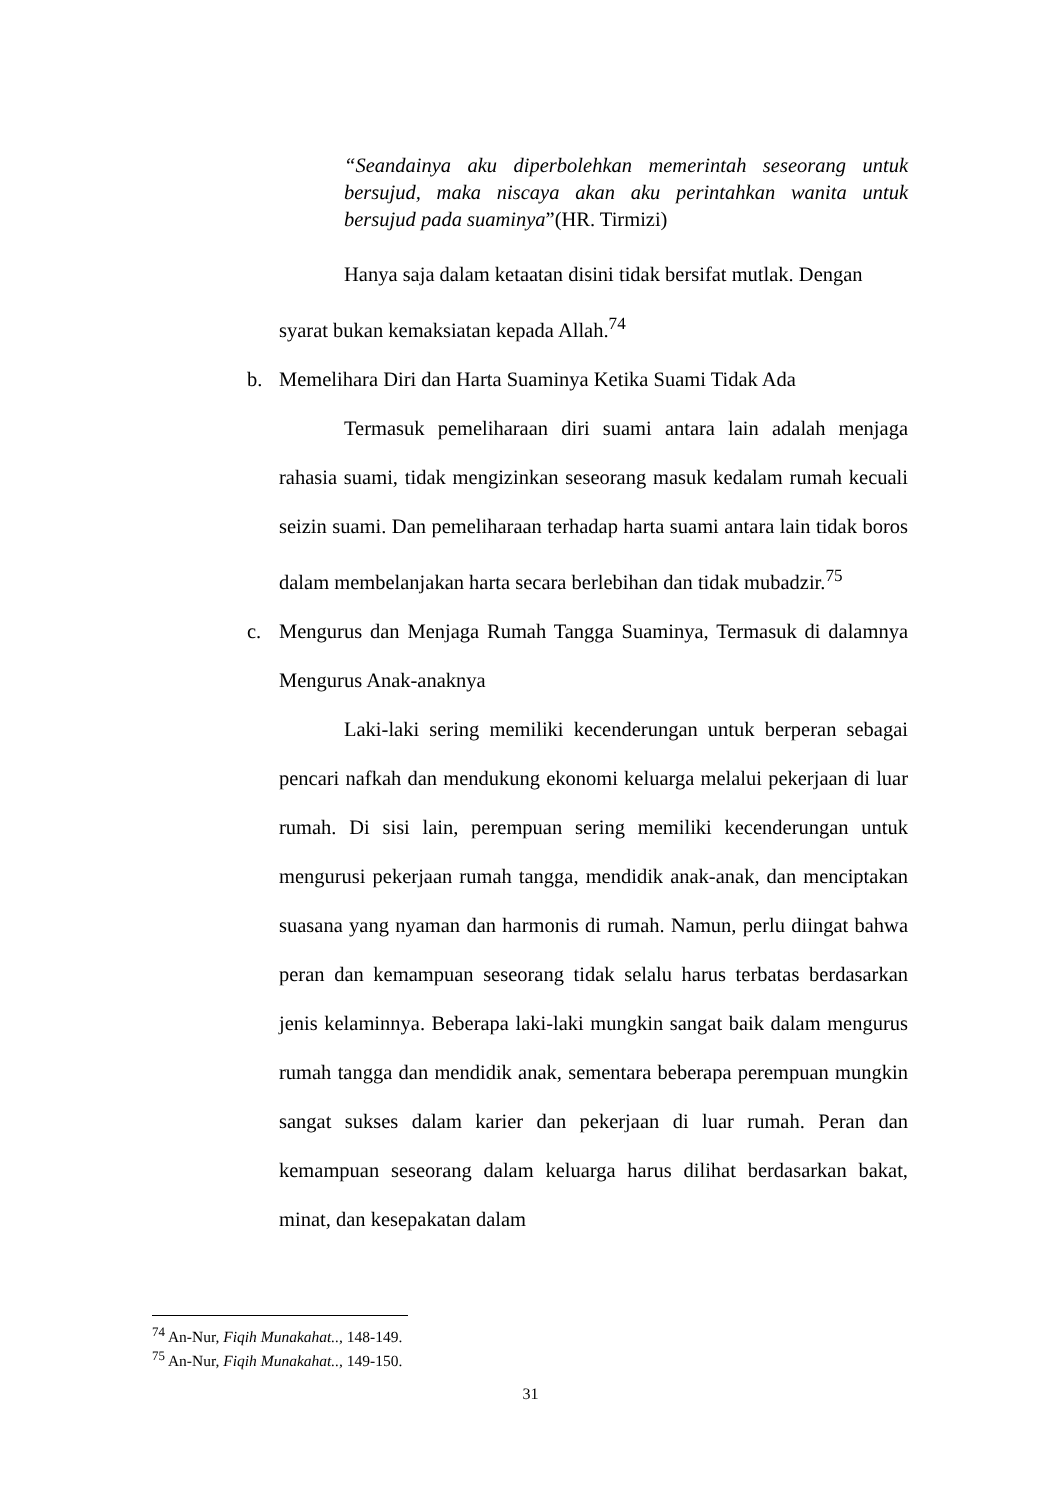“Seandainya aku diperbolehkan memerintah seseorang untuk bersujud, maka niscaya akan aku perintahkan wanita untuk bersujud pada suaminya”(HR. Tirmizi)
Hanya saja dalam ketaatan disini tidak bersifat mutlak. Dengan
syarat bukan kemaksiatan kepada Allah.<sup>74</sup>
b. Memelihara Diri dan Harta Suaminya Ketika Suami Tidak Ada
Termasuk pemeliharaan diri suami antara lain adalah menjaga rahasia suami, tidak mengizinkan seseorang masuk kedalam rumah kecuali seizin suami. Dan pemeliharaan terhadap harta suami antara lain tidak boros dalam membelanjakan harta secara berlebihan dan tidak mubadzir.<sup>75</sup>
c. Mengurus dan Menjaga Rumah Tangga Suaminya, Termasuk di dalamnya Mengurus Anak-anaknya
Laki-laki sering memiliki kecenderungan untuk berperan sebagai pencari nafkah dan mendukung ekonomi keluarga melalui pekerjaan di luar rumah. Di sisi lain, perempuan sering memiliki kecenderungan untuk mengurusi pekerjaan rumah tangga, mendidik anak-anak, dan menciptakan suasana yang nyaman dan harmonis di rumah. Namun, perlu diingat bahwa peran dan kemampuan seseorang tidak selalu harus terbatas berdasarkan jenis kelaminnya. Beberapa laki-laki mungkin sangat baik dalam mengurus rumah tangga dan mendidik anak, sementara beberapa perempuan mungkin sangat sukses dalam karier dan pekerjaan di luar rumah. Peran dan kemampuan seseorang dalam keluarga harus dilihat berdasarkan bakat, minat, dan kesepakatan dalam
<sup>74</sup> An-Nur, Fiqih Munakahat.., 148-149.
<sup>75</sup> An-Nur, Fiqih Munakahat.., 149-150.
31